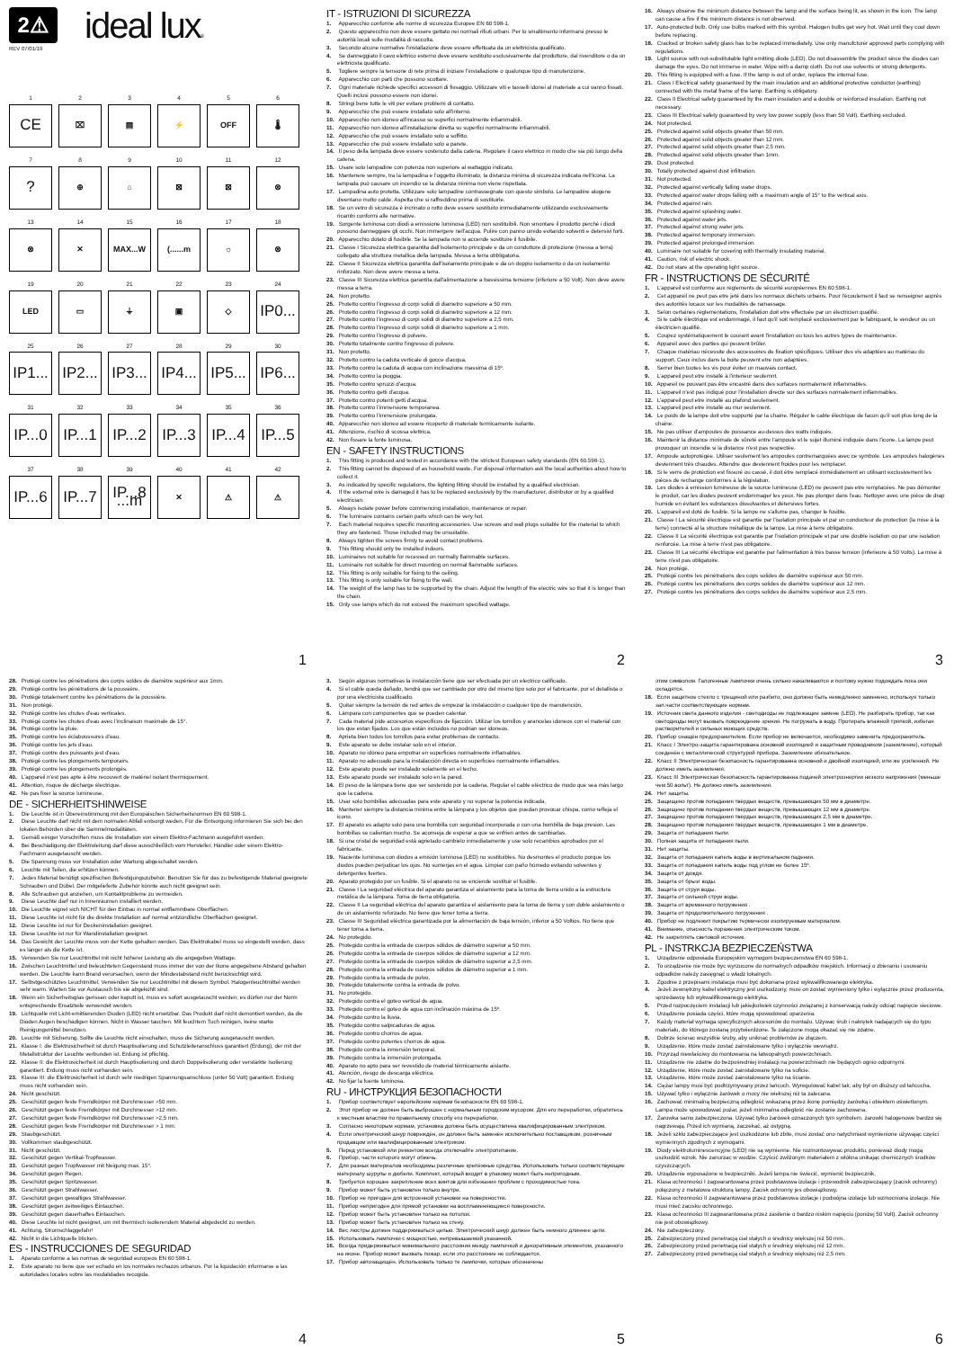2⚠
REV 07/01/19
ideal lux®
1
CE
2
⌧
3
▤
4
⚡
5
OFF
6
🌡
7
?
8
⊕
9
⌂
10
⊠
11
⊠
12
⊗
13
⊗
14
✕
15
MAX...W
16
(......m
17
☼
18
⊗
19
LED
20
▭
21
⏚
22
▣
23
◇
24
IP0...
25
IP1...
26
IP2...
27
IP3...
28
IP4...
29
IP5...
30
IP6...
31
IP...0
32
IP...1
33
IP...2
34
IP...3
35
IP...4
36
IP...5
37
IP...6
38
IP...7
39
IP...8 ...m
40
✕
41
⚠
42
⚠
1
IT - ISTRUZIONI DI SICUREZZA
1. Apparecchio conforme alle norme di sicurezza Europee EN 60 598-1.
2. Questo apparecchio non deve essere gettato nei normali rifiuti urbani. Per lo smaltimento informarsi presso le autorità locali sulle modalità di raccolta.
3. Secondo alcune normative l'installazione deve essere effettuata da un elettricista qualificato.
4. Se danneggiato il cavo elettrico esterno deve essere sostituito esclusivamente dal produttore, dal rivenditore o da un elettricista qualificato.
5. Togliere sempre la tensione di rete prima di iniziare l'installazione o qualunque tipo di manutenzione.
6. Apparecchio con parti che possono scottare.
7. Ogni materiale richiede specifici accessori di fissaggio. Utilizzare viti e tasselli idonei al materiale a cui vanno fissati. Quelli inclusi possono essere non idonei.
8. Stringi bene tutte le viti per evitare problemi di contatto.
9. Apparecchio che può essere installato solo all'interno.
10. Apparecchio non idoneo all'incasso su superfici normalmente infiammabili.
11. Apparecchio non idoneo all'installazione diretta su superfici normalmente infiammabili.
12. Apparecchio che può essere installato solo a soffitto.
13. Apparecchio che può essere installato solo a parete.
14. Il peso della lampada deve essere sostenuto dalla catena. Regolare il cavo elettrico in modo che sia più lungo della catena.
15. Usare solo lampadine con potenza non superiore al wattaggio indicato.
16. Mantenere sempre, tra la lampadina e l'oggetto illuminato, la distanza minima di sicurezza indicata nell'icona. La lampada può causare un incendio se la distanza minima non viene rispettata.
17. Lampadina auto protetta. Utilizzare solo lampadine contrassegnate con questo simbolo. Le lampadine alogene diventano molto calde. Aspetta che si raffreddino prima di sostituirle.
18. Se un vetro di sicurezza è incrinato o rotto deve essere sostituito immediatamente utilizzando esclusivamente ricambi conformi alle normative.
19. Sorgente luminosa con diodi a emissione luminosa (LED) non sostituibili. Non smontare il prodotto perché i diodi possono danneggiare gli occhi. Non immergere nell'acqua. Pulire con panno umido evitando solventi e detersivi forti.
20. Apparecchio dotato di fusibile. Se la lampada non si accende sostituire il fusibile.
21. Classe I Sicurezza elettrica garantita dall'isolamento principale e da un conduttore di protezione (messa a terra) collegato alla struttura metallica della lampada. Messa a terra obbligatoria.
22. Classe II Sicurezza elettrica garantita dall'isolamento principale e da un doppio isolamento o da un isolamento rinforzato. Non deve avere messa a terra.
23. Classe III Sicurezza elettrica garantita dall'alimentazione a bassissima tensione (inferiore a 50 Volt). Non deve avere messa a terra.
24. Non protetto.
25. Protetto contro l'ingresso di corpi solidi di diametro superiore a 50 mm.
26. Protetto contro l'ingresso di corpi solidi di diametro superiore a 12 mm.
27. Protetto contro l'ingresso di corpi solidi di diametro superiore a 2,5 mm.
28. Protetto contro l'ingresso di corpi solidi di diametro superiore a 1 mm.
29. Protetto contro l'ingresso di polvere.
30. Protetto totalmente contro l'ingresso di polvere.
31. Non protetto.
32. Protetto contro la caduta verticale di gocce d'acqua.
33. Protetto contro la caduta di acqua con inclinazione massima di 15º.
34. Protetto contro la pioggia.
35. Protetto contro spruzzi d'acqua.
36. Protetto contro getti d'acqua.
37. Protetto contro potenti getti d'acqua.
38. Protetto contro l'immersione temporanea.
39. Protetto contro l'immersione prolungata.
40. Apparecchio non idoneo ad essere ricoperto di materiale termicamente isolante.
41. Attenzione, rischio di scossa elettrica.
42. Non fissare la fonte luminosa.
EN - SAFETY INSTRUCTIONS
1. This fitting is produced and tested in accordance with the strictest European safety standards (EN 60.598-1).
2. This fitting cannot be disposed of as household waste. For disposal information ask the local authorities about how to collect it.
3. As indicated by specific regulations, the lighting fitting should be installed by a qualified electrician.
4. If the external wire is damaged it has to be replaced exclusively by the manufacturer, distributor or by a qualified electrician.
5. Always isolate power before commencing installation, maintenance or repair.
6. The luminaire contains certain parts which can be very hot.
7. Each material requires specific mounting accessories. Use screws and wall plugs suitable for the material to which they are fastened. Those included may be unsuitable.
8. Always tighten the screws firmly to avoid contact problems.
9. This fitting should only be installed indoors.
10. Luminaires not suitable for recessed on normally flammable surfaces.
11. Luminaire not suitable for direct mounting on normal flammable surfaces.
12. This fitting is only suitable for fixing to the ceiling.
13. This fitting is only suitable for fixing to the wall.
14. The weight of the lamp has to be supported by the chain. Adjust the length of the electric wire so that it is longer than the chain.
15. Only use lamps which do not exceed the maximum specified wattage.
2
16. Always observe the minimum distance between the lamp and the surface being lit, as shown in the icon. The lamp can cause a fire if the minimum distance is not observed.
17. Auto-protected bulb. Only use bulbs marked with this symbol. Halogen bulbs get very hot. Wait until they cool down before replacing.
18. Cracked or broken safety glass has to be replaced immediately. Use only manufcturer approved parts complying with regulations.
19. Light source with not-substitutable light emitting diode (LED). Do not disassemble the product since the diodes can damage the eyes. Do not immerse in water. Wipe with a damp cloth. Do not use solvents or strong detergents.
20. This fitting is equipped with a fuse. If the lamp is out of order, replace the internal fuse.
21. Class I Electrical safety guaranteed by the main insulation and an additional protective conductor (earthing) connected with the metal frame of the lamp. Earthing is obligatory.
22. Class II Electrical safety guaranteed by the main insulation and a double or reinforced insulation. Earthing not necessary.
23. Class III Electrical safety guaranteed by very low power supply (less than 50 Volt). Earthing excluded.
24. Not protected.
25. Protected against solid objects greater than 50 mm.
26. Protected against solid objects greater than 12 mm.
27. Protected against solid objects greater than 2,5 mm.
28. Protected against solid objects greater than 1mm.
29. Dust protected.
30. Totally protected against dust infiltration.
31. Not protected.
32. Protected against vertically falling water drops.
33. Protected against water drops falling with a maximum angle of 15° to the vertical axis.
34. Protected against rain.
35. Protected against splashing water.
36. Protected against water jets.
37. Protected against strong water jets.
38. Protected against temporary immersion.
39. Protected against prolonged immersion.
40. Luminaire not suitable for covering with thermally insulating material.
41. Caution, risk of electric shock.
42. Do not stare at the operating light source.
FR - INSTRUCTIONS DE SÉCURITÉ
1. L'appareil est conforme aux règlements de sécurité européennes EN 60 598-1.
2. Cet appareil ne peut pas etre jeté dans les normaux déchets urbains. Pour l'écoulement il faut se renseigner auprès des autorités locaux sur les modalités de ramassage.
3. Selon certaines règlementations, l'installation doit etre effectuée par un électricien qualifié.
4. Si le cable électrique est endommagé, il faut qu'il soit remplacé exclusivement par le fabriquant, le vendeur ou un électricien qualifié.
5. Coupez systématiquement le courant avant l'installation ou tous les autres types de maintenance.
6. Appareil avec des parties qui peuvent brûler.
7. Chaque matériau nécessite des accessoires de fixation spécifiques. Utiliser des vis adaptées au matériau du support. Ceux inclus dans la boite peuvent etre non adaptées.
8. Serrer bien tuotes les vis pour éviter un mauvais contact.
9. L'appareil peut etre installé à l'interieur seulemnt.
10. Appareil ne pouvant pas être encastré dans des surfaces normalement inflammables.
11. L'appareil n'est pas indiqué pour l'installation directe sur des surfaces normalement inflammables.
12. L'appareil peut etre installé au plafond seulement.
13. L'appareil peut etre installé au mur seulement.
14. Le poids de la lampe doit etre supporté par la chaine. Réguler le cable électrique de facon qu'il soit plus long de la chaine.
15. Ne pas utiliser d'ampoules de puissance au-dessus des watts indiqués.
16. Maintenir la distance minimale de sûreté entre l'ampoule et le sujet illuminé indiquée dans l'icone. La lampe peut provoquer un incendie si la distance n'est pas respectée.
17. Ampoule autoprotégée. Utiliser seulement les ampoules contremarquées avec ce symbole. Les ampoules halogènes deviennent très chaudes. Attendre que deviennent froides pour les remplacer.
18. Si le verre de protéction est fissuré ou cassé, il doit étre remplacé immédiatement en utilisant exclusivement les pièces de rechange conformes à la législation.
19. Les diodes à emission lumineuse de la source lumineuse (LED) ne peuvent pas etre remplacées. Ne pas démonter le produit, car les diodes peuvent endommager les yeux. Ne pas plonger dans l'eau. Nettoyer avec une pièce de drap humide en évitant les substances dissolvantes et détersives fortes.
20. L'appareil est doté de fusible. Si la lampe ne s'allume pas, changer le fusible.
21. Classe I La sécurité électrique est garantie par l'isolation principale et par un conducteur de protection (la mise à la terre) connecté al la structure métallique de la lampe. La mise à terre obligatoire.
22. Classe II La sécurité électrique est garantie par l'isolation principale et par une double isolation ou par une isolation renforcée. La mise à terre n'est pas obligatoire.
23. Classe III La sécurité électrique est garantie par l'alimentation à très basse tension (inferieure à 50 Volts). La mise à terre n'est pas obligatoire.
24. Non protégé.
25. Protégé contre les pénétrations des cops solides de diamètre supérieur aux 50 mm.
26. Protégé contre les pénétrations des corps solides de diamètre supérieur aux 12 mm.
27. Protégé contre les pénétrations des corps solides de diamètre supérieur aux 2,5 mm.
3
28. Protégé contre les pénétrations des corps soldes de diamètre supérieur aux 1mm.
29. Protégé contre les pénétrations de la poussière.
30. Protégé totalement contre les pénétrations de la poussière.
31. Non protégé.
32. Protégé contre les chutes d'eau verticales.
33. Protégé contre les chutes d'eau avec l'inclinaison maximale de 15°.
34. Protégé contre la pluie.
35. Protégé contre les éclaboussures d'eau.
36. Protégé contre les jets d'eau.
37. Protégé contre des puissants jest d'eau.
38. Protégé contre les plongements temporairs.
39. Protégé contre les plongements prolongés.
40. L'appareil n'est pas apte à être recouvert de matériel isolant thermiquement.
41. Attention, risque de décharge électrique.
42. Ne pas fixer la source lumineuse.
DE - SICHERHEITSHINWEISE
1. Die Leuchte ist in Übereinstimmung mit den Europäischen Sicherheitsnormen EN 60 598-1.
2. Diese Leuchte darf nicht mit dem normalen Abfall entsorgt weden. Für die Entsorgung informieren Sie sich bei den lokalen Behörden über die Sammelmodalitäten.
3. Gemäß einiger Vorschriften muss die Installation von einem Elektro-Fachmann ausgeführt werden.
4. Bei Beschädigung der Elektroleitung darf diese ausschließlich vom Hersteller, Händler oder einem Elektro-Fachmann ausgetauscht werden.
5. Die Spannung muss vor Installation oder Wartung abgeschaltet werden.
6. Leuchte mit Teilen, die erhitzen können.
7. Jedes Material benötigt spezifischen Befestigungszubehör. Benutzen Sie für das zu befestigende Material geeignete Schrauben und Dübel. Der mitgelieferte Zubehör könnte auch nicht geeignet sein.
8. Alle Schrauben gut anziehen, um Kontaktprobleme zu vermeiden.
9. Diese Leuchte darf nur in Innenräumen installiert werden.
10. Die Leuchte eignet sich NICHT für den Einbau in normal entflammbare Oberflächen.
11. Diese Leuchte ist nicht für die direkte Installation auf normal entzündliche Oberflächen geeignet.
12. Diese Leuchte ist nur für Deckeninstallation geeignet.
13. Diese Leuchte ist nur für Wandinstallation geeignet.
14. Das Gewicht der Leuchte muss von der Kette gehalten werden. Das Elektrokabel muss so eingestellt werden, dass es länger als die Kette ist.
15. Verwenden Sie nur Leuchtmittel mit nicht höherer Leistung als die angegeben Wattage.
16. Zwischen Leuchtmittel und beleuchteten Gegenstand muss immer der von der Ikone angegebene Abstand gehalten werden. Die Leuchte kann Brand verursachen, wenn der Mindestabstand nicht berücksichtigt wird.
17. Selbstgeschütztes Leuchtmittel. Verwenden Sie nur Leuchtmittel mit diesem Symbol. Halogenleuchtmittel werden sehr warm. Warten Sie vor Austausch bis sie abgekühlt sind.
18. Wenn ein Sicherheitsglas gerissen oder kaputt ist, muss es sofort ausgetauscht werden; es dürfen nur der Norm entsprechende Ersatzteile verwendet werden.
19. Lichtquelle mit Licht-emittierenden Dioden (LED) nicht ersetzbar. Das Produkt darf nicht demontiert werden, da die Dioden Augen beschädigen können. Nicht in Wasser tauchen. Mit feuchtem Tuch reinigen, keine starke Reinigungsmittel benutzen.
20. Leuchte mit Sicherung. Sollte die Leuchte nicht einschalten, muss die Sicherung ausgetauscht werden.
21. Klasse I: die Elektrosicherheit ist durch Hauptisolierung und Schutzleiteranschluss garantiert (Erdung), der mit der Metallstruktur der Leuchte verbunden ist. Erdung ist pflichtig.
22. Klasse II: die Elektrosicherheit ist durch Hauptisolierung und durch Doppelisolierung oder verstärkte Isolierung garantiert. Erdung muss nicht vorhanden sein.
23. Klasse III: die Elektrosicherheit ist durch sehr niedrigen Spannungsanschluss (unter 50 Volt) garantiert. Erdung muss nicht vorhanden sein.
24. Nicht geschützt.
25. Geschützt gegen feste Fremdkörper mit Durchmesser >50 mm.
26. Geschützt gegen feste Fremdkörper mit Durchmesser >12 mm.
27. Geschützt gegen feste Fremdkörper mit Durchmesser >2,5 mm.
28. Geschützt gegen feste Fremdkörper mit Durchmesser > 1 mm.
29. Staubgeschützt.
30. Vollkommen staubgeschützt.
31. Nicht geschützt.
32. Geschützt gegen Vertikal-Tropfwasser.
33. Geschützt gegen Tropfwasser mit Neigung max. 15°.
34. Geschützt gegen Regen.
35. Geschützt gegen Spritzwasser.
36. Geschützt gegen Strahlwasser.
37. Geschützt gegen gewaltiges Strahlwasser.
38. Geschützt gegen zeitweiliges Eintauchen.
39. Geschützt gegen dauerhaftes Eintauchen.
40. Diese Leuchte ist nicht geeignet, um mit thermisch isolierendem Material abgedeckt zu werden.
41. Achtung, Stromschlaggefahr!
42. Nicht in die Lichtquelle blicken.
ES - INSTRUCCIONES DE SEGURIDAD
1. Aparato conforme a las normas de seguridad europeos EN 60 598-1.
2. Este aparato no tiene que ser echado en los normales rechazos urbanos. Por la liquidación informarse a las autoridades locales sobre las modalidades recogida.
4
3. Según algunas normativas la instalacción tiene que ser efectuada por un electrico calificado.
4. Si el cable queda dañado, tendrá que ser cambiado por otro del mismo tipo solo por el fabricante, por el detallista o por una electricista cualificado.
5. Quitar siempre la tensión de red antes de empezar la instalacción o cualquier tipo de manutención.
6. Lámpara con componentes que se pueden calentar.
7. Cada material pide accesorios especificos de fijacción. Utilizar los tornillos y arancelas idoneos con el material con los que estan fijados. Los que están incluidos no podrian ser idoneos.
8. Aprieta bien todos los tornillos para evitar problemas de contacto.
9. Este aparato se debe instalar solo en el interior.
10. Aparato no idóneo para empotrar en superficies normalmente inflamables.
11. Aparato no adecuado para la instalacción directa en superficies normalmente inflamables.
12. Este aparato puede ser instalado solamente en el techo.
13. Este aparato puede ser instalado solo en la pared.
14. El peso de la lámpara tiene que ser sostenido por la cadena. Regular el cable eléctrico de modo que sea más largo que la cadena.
15. Usar solo bombillas adecuadas para este aparato y no superar la potencia indicada.
16. Mantener siempre la distancia minima entre la lámpara y los objetos que puedan provocar chispa, como refleja el icono.
17. El aparato es adapto solo para una bombilla con seguridad incorporada o con una bombilla de baja presion. Las bombillas se calientan mucho. Se aconseja de esperar a que se enfrien antes de cambiarlas.
18. Si una cristal de seguridad está agrietado cambielo inmediatamente y use solo recambios aprobados por el fabricante.
19. Naciente luminosa con diodos a emisión luminosa (LED) no sustituibles. No desmontes el producto porque los diodos pueden perjudicar los ojos. No sumerjas en el agua. Limpiar con paño húmedo evitando solventes y detergentes fuertes.
20. Aparato protegido por un fusible. Si el aparato no se enciende sostituir el fusible.
21. Classe I La seguridad eléctrica del aparato garantiza el aislamiento para la toma de tierra unido a la estructura metálica de la lámpara. Toma de tierra obligatoria.
22. Classe II La seguridad eléctrica del aparato garantiza el aislamiento para la toma de tierra y con doble aislamiento o de un aislamiento reforzado. No tiene que tener toma a tierra.
23. Classe III Seguridad eléctrica garantizada por la alimentación de baja tensión, inferior a 50 Voltios. No tiene que tener toma a tierra.
24. No protegido.
25. Protegido contra la entrada de cuerpos sòlidos de diàmetro superior a 50 mm.
26. Protegido contra la entrada de cuerpos sòlidos de diàmetro superior a 12 mm.
27. Protegido contra la entrada de cuerpos sòlidos de diàmetro superior a 2,5 mm.
28. Protegido contra la entrada de cuerpos sòlidos de diàmetro superior a 1 mm.
29. Protegido contra la entrada de polvo.
30. Protegido totalemente contra la entrada de polvo.
31. No protegido.
32. Protegido contra el goteo vertical de agua.
33. Protegido contro el goteo de agua con inclinación máxima de 15º.
34. Protegido contro la lluvia.
35. Protegido contro salpicaduras de agua.
36. Protegido contro chorros de agua.
37. Protegido contro potentes chorros de agua.
38. Protegido contra la inmersión temporal.
39. Protegido contra la inmersión prolongada.
40. Aparato no apto para ser revestido de material térmicamente aislante.
41. Atención, riesgo de descarga eléctrica.
42. No fijar la fuente luminosa.
RU - ИНСТРУКЦИЯ БЕЗОПАСНОСТИ
1. Прибор соответствует европейским нормам безопасности EN 60 598-1.
2. Этот прибор не должен быть выброшен с нормальным городским мусором. Для его переработки, обратитесь к местным властям по правильному способу его переработки.
3. Согласно некоторым нормам, установка должна быть осуществлена квалифицированным электриком.
4. Если электрический шнур повреждён, он должен быть заменён исключительно поставщиком, розничным продавцом или квалифицированным электриком.
5. Перед установкой или ремонтом всегда отключайте электропитание.
6. Прибор, части которого могут обжечь.
7. Для разных материалов необходимы различные крепёжные средства. Использовать только соответствующие материалу шурупы и дюбели. Комплект, который входит в упаковку может быть непригодным.
8. Требуется хорошее закрепление всех винтов для избежания проблем с проходимостью тока.
9. Прибор может быть установлен только внутри.
10. Прибор не пригоден для встроенной установки на поверхностях.
11. Прибор непригоден для прямой установки на воспламеняющиеся поверхности.
12. Прибор может быть установлен только на потолок.
13. Прибор может быть установлен только на стену.
14. Вес люстры должен поддерживаться цепью. Электрический шнур должен быть немного длиннее цепи.
15. Использовать лампочки с мощностью, непревышаемой указанной.
16. Всегда придерживаться минимального расстояния между лампочкой и декоративным элементом, указанного на иконе. Прибор может вызвать пожар, если это расстояние не соблюдается.
17. Прибор автозащищён. Использовать только те лампочки, которые обозначены
5
этим символом. Галогенные лампочки очень сильно накаливаются и поэтому нужно подождать пока они охладятся.
18. Если защитное стекло с трещиной или разбито, оно должно быть немедленно заменено, используя только зап.части соответствующие нормам.
19. Источник света данного изделия - светодиоды не подлежащие замене (LED). Не разбирать прибор, так как светодиоды могут вызвать повреждение зрения. Не погружать в воду. Протирать влажной тряпкой, избегая растворителей и сильных моющих средств.
20. Прибор снащён предохранителем. Если прибор не включается, необходимо заменить предохранитель.
21. Класс I Электро-защита гарантирована основной изоляцией и защитным проводником (заземление), который соеденён с металлической структурой прибора. Заземление обязательное.
22. Класс II Электрическая безопасность гарантированна основной и двойной изоляцией, или же усиленной. Не должно иметь заземления.
23. Класс III Электрическая безопасность гарантированна подачей электроэнергии низкого напряжения (меньше чем 50 вольт). Не должно иметь заземления.
24. Нет защиты.
25. Защищено против попадания твёрдых веществ, превышающих 50 мм в диаметре.
26. Защищено против попадания твёрдых веществ, превышающих 12 мм в диаметре.
27. Защищено против попадания твёрдых веществ, превышающих 2,5 мм в диаметре.
28. Защищено против попадания твёрдых веществ, превышающих 1 мм в диаметре.
29. Защита от попадания пыли.
30. Полная защита от попадания пыли.
31. Нет защиты.
32. Защита от попадания капель воды в вертикальном падении.
33. Защита от попадания капель воды под углом не более 15º.
34. Защита от дождя.
35. Защита от брызг воды.
36. Защита от струи воды.
37. Защита от сильной струи воды.
38. Защита от временного погружения .
39. Защита от продолжительного погружения .
40. Прибор не подлежит покрытию термически изолируемым материалом.
41. Внимание, опасность поражения электрическим током.
42. Не закреплять световой источник.
PL - INSTRKCJA BEZPIECZEŃSTWA
1. Urządzenie odpowiada Europejskim wymogom bezpieczenstwa EN 60 598-1.
2. To urządzenie nie może byc wyrzucone do normalnych odpadków miejskich. Informacji o zbieraniu i usuwaniu odpadków należy zasięgnąć u władz lokalnych.
3. Zgodnie z przepisami instalacja musi być dokonana przez wykwalifikowanego elektryka.
4. Jeżeli zewnętrzny kabel elektryczny jest uszkodzony, musi on zostać wymieniony tylko i wyłącznie przez producenta, sprzedawcę lub wykwalifikowanego elektryka.
5. Przed rozpoczęciem instalacji lub jakiejkolwiek czynności związanej z konserwacją należy odciąć napięcie sieciowe.
6. Urządzenie posiada części, które mogą spowodować oparzenia.
7. Każdy materiał wymaga specyficznych akcesoriów do montażu. Używac śrub i nakrętek nadających się do typu materiału, do którego zostaną przytwierdzone. Te załączone mogą okazać się nie zdatne.
8. Dobrze ścisnac wszystkie śruby, aby uniknać problemów ze złączem.
9. Urządzenie, które może zostać zainstalowane tylko i wyłącznie wewnątrz.
10. Przyrząd niewłaściwy do montowania na łatwopalnych powierzchniach.
11. Urządzenie nie zdatne do bezpośredniej instalacji na powierzchniach nie będących ognio odpornymi.
12. Urządzenie, które może zostać zainstalowane tylko na suficie.
13. Urządzenie, które może zostać zainstalowane tylko na ścianie.
14. Ciężar lampy musi być podtrzymywany przez łańcuch. Wyregulować kabel tak, aby był on dłuższy od łańcucha.
15. Używać tylko i wyłącznie żarówek o mocy nie wiekszej niż ta zalecana.
16. Zachować minimalną bezpieczną odległość wskazaną przez ikonę pomiędzy żarówką i obiektem oświetlonym. Lampa może spowodować pożar, jeżeli minimalna odległość nie zostanie zachowana.
17. Żarowka samo zabezpieczona. Używać tylko żarówek oznaczonych tym symbolem. żarowki halogenowe bardzo się nagrzewają. Przed ich wymianą, zaczekać, aż ostygną.
18. Jeżeli szkło zabezpieczające jest uszkodzone lub zbite, musi zostać ono natychmiast wymienione używając części wymiennych zgodnych z wymogami.
19. Diody elektroluminescencyjne (LED) nie są wymienne. Nie rozmontowywac produktu, ponieważ diody mogą uszkodzić wzrok. Nie zanurzac w wodzie. Czyścić zwilżonym materiałem z włókna unikając chemicznych środków czyszczących.
20. Urządzenie wyposażone w bezpieczniki. Jeżeli lampa nie świecić, wymienić bezpiecznik.
21. Klasa ochronności I zagwarantowana przez podstawowa izolacje i przewodnik zabezpieczający (zacisk ochronny) połączony z metalowa strukturą lampy. Zacisk ochronny jes obowiązkowy.
22. Klasa ochronności II zagwarantowana przez podstawowa izolacje i podwójna izolacje lub wzmocniona izolacje. Nie musi mieć zacisku ochronnego.
23. Klasa ochronności III zagwarantowana przez zasilenie o bardzo niskim napięciu (poniżej 50 Volt). Zacisk ochronny nie jest obowiązkowy.
24. Nie zabezpieczony.
25. Zabezpieczony przed penetracją ciał stałych o średnicy większej niż 50 mm.
26. Zabezpieczony przed penetracją ciał stałych o średnicy większej niż 12 mm.
27. Zabezpieczony przed penetracją ciał stałych o średnicy większej niż 2,5 mm.
6